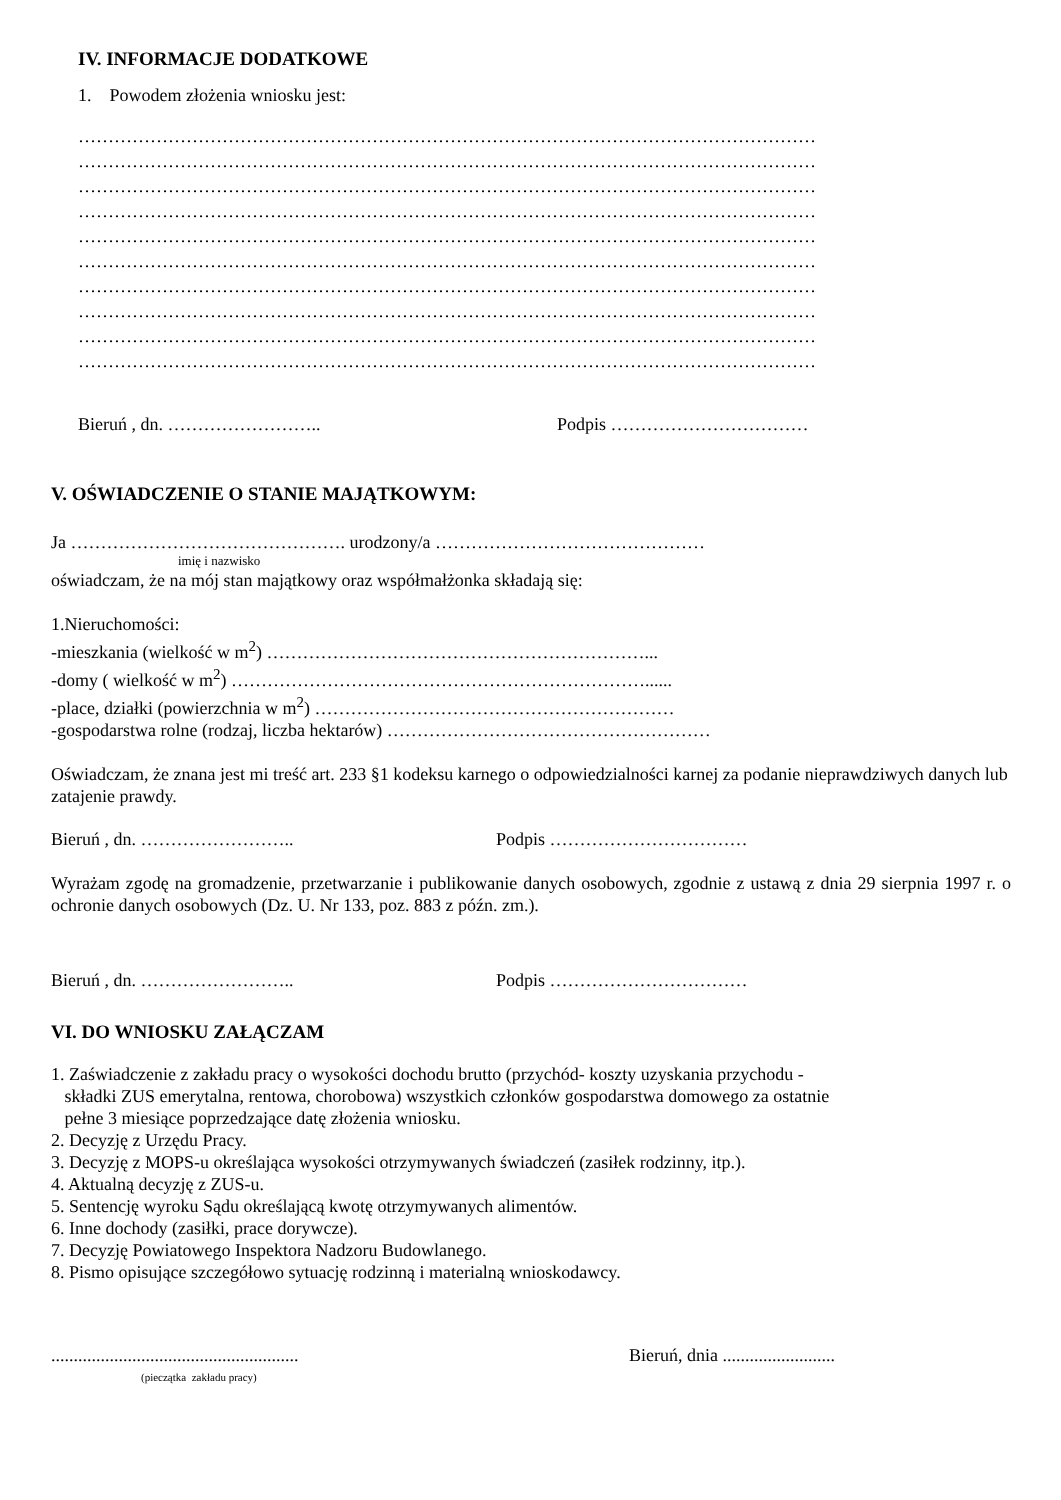IV. INFORMACJE DODATKOWE
1. Powodem złożenia wniosku jest:
……………………………………………………………………………………………………………
……………………………………………………………………………………………………………
……………………………………………………………………………………………………………
……………………………………………………………………………………………………………
……………………………………………………………………………………………………………
……………………………………………………………………………………………………………
……………………………………………………………………………………………………………
……………………………………………………………………………………………………………
……………………………………………………………………………………………………………
……………………………………………………………………………………………………………
Bieruń , dn. …………………….. Podpis ……………………………
V. OŚWIADCZENIE O STANIE MAJĄTKOWYM:
Ja ………………………………………. urodzony/a ………………………………………
imię i nazwisko
oświadczam, że na mój stan majątkowy oraz współmałżonka składają się:
1.Nieruchomości:
-mieszkania (wielkość w m<sup>2</sup>) ………………………………………………………...
-domy ( wielkość w m<sup>2</sup>) ……………………………………………………………......
-place, działki (powierzchnia w m<sup>2</sup>) ……………………………………………………
-gospodarstwa rolne (rodzaj, liczba hektarów) ………………………………………………
Oświadczam, że znana jest mi treść art. 233 §1 kodeksu karnego o odpowiedzialności karnej za podanie nieprawdziwych danych lub zatajenie prawdy.
Bieruń , dn. …………………….. Podpis ……………………………
Wyrażam zgodę na gromadzenie, przetwarzanie i publikowanie danych osobowych, zgodnie z ustawą z dnia 29 sierpnia 1997 r. o ochronie danych osobowych (Dz. U. Nr 133, poz. 883 z późn. zm.).
Bieruń , dn. …………………….. Podpis ……………………………
VI. DO WNIOSKU ZAŁĄCZAM
1. Zaświadczenie z zakładu pracy o wysokości dochodu brutto (przychód- koszty uzyskania przychodu -
składki ZUS emerytalna, rentowa, chorobowa) wszystkich członków gospodarstwa domowego za ostatnie
pełne 3 miesiące poprzedzające datę złożenia wniosku.
2. Decyzję z Urzędu Pracy.
3. Decyzję z MOPS-u określająca wysokości otrzymywanych świadczeń (zasiłek rodzinny, itp.).
4. Aktualną decyzję z ZUS-u.
5. Sentencję wyroku Sądu określającą kwotę otrzymywanych alimentów.
6. Inne dochody (zasiłki, prace dorywcze).
7. Decyzję Powiatowego Inspektora Nadzoru Budowlanego.
8. Pismo opisujące szczegółowo sytuację rodzinną i materialną wnioskodawcy.
....................................................... Bieruń, dnia .........................
(pieczątka zakładu pracy)